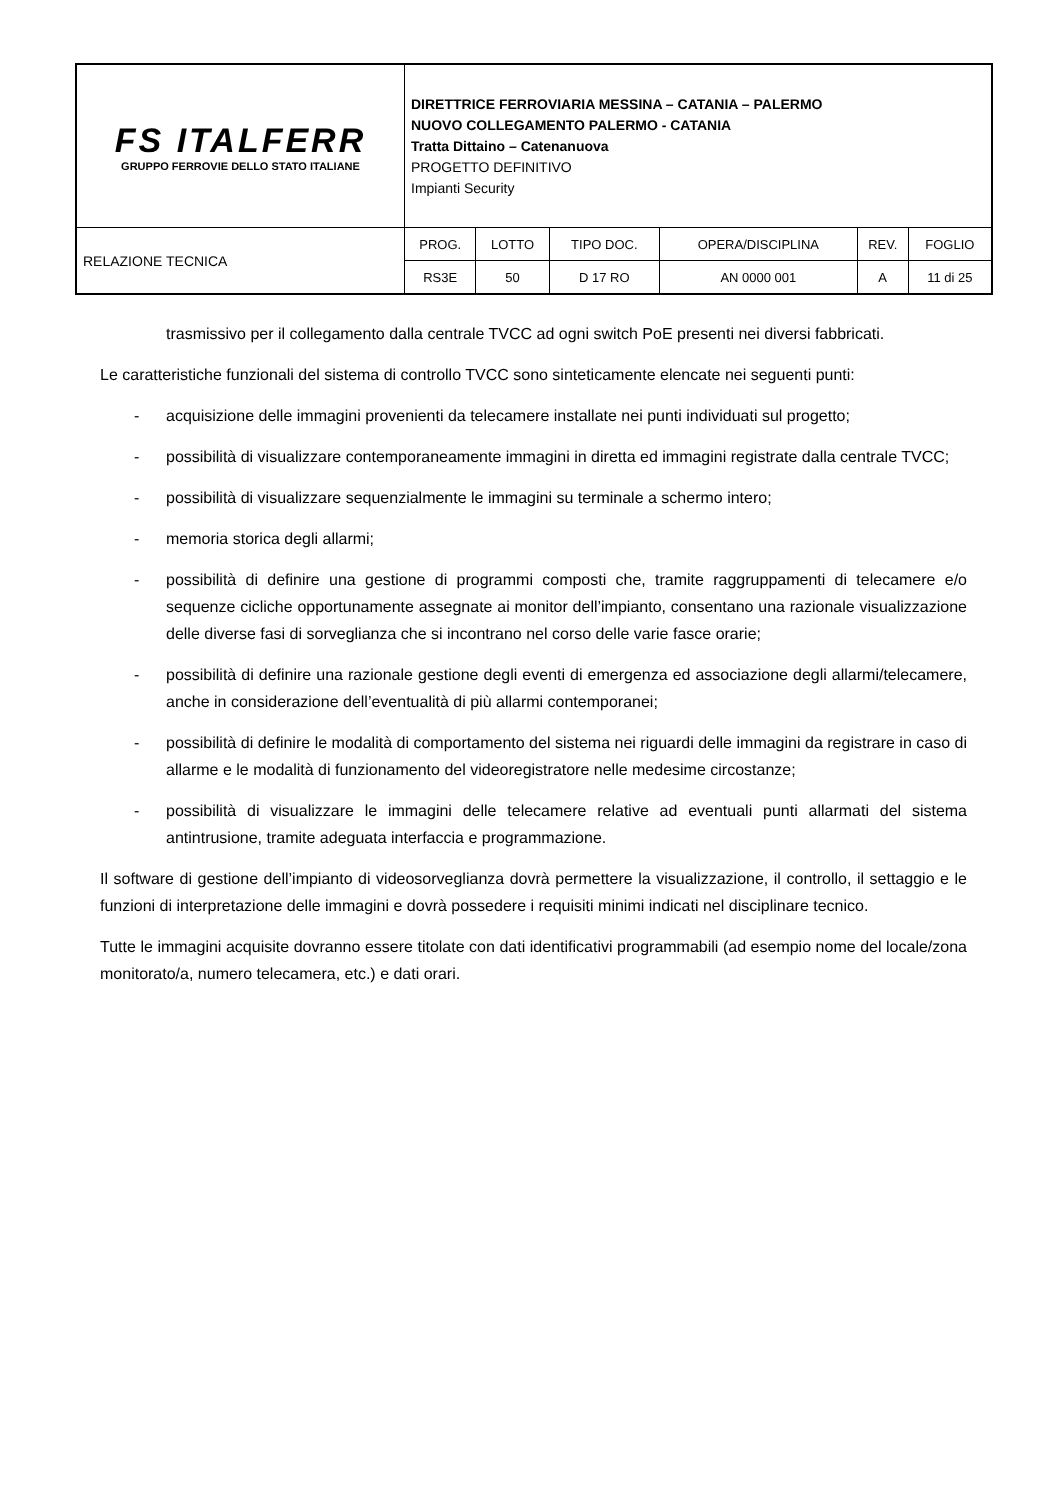| FS ITALFERR GRUPPO FERROVIE DELLO STATO ITALIANE | DIRETTRICE FERROVIARIA MESSINA – CATANIA – PALERMO NUOVO COLLEGAMENTO PALERMO - CATANIA Tratta Dittaino – Catenanuova PROGETTO DEFINITIVO Impianti Security | | | | | |
| RELAZIONE TECNICA | PROG. | LOTTO | TIPO DOC. | OPERA/DISCIPLINA | REV. | FOGLIO |
| | RS3E | 50 | D 17 RO | AN 0000 001 | A | 11 di 25 |
trasmissivo per il collegamento dalla centrale TVCC ad ogni switch PoE presenti nei diversi fabbricati.
Le caratteristiche funzionali del sistema di controllo TVCC sono sinteticamente elencate nei seguenti punti:
- acquisizione delle immagini provenienti da telecamere installate nei punti individuati sul progetto;
- possibilità di visualizzare contemporaneamente immagini in diretta ed immagini registrate dalla centrale TVCC;
- possibilità di visualizzare sequenzialmente le immagini su terminale a schermo intero;
- memoria storica degli allarmi;
- possibilità di definire una gestione di programmi composti che, tramite raggruppamenti di telecamere e/o sequenze cicliche opportunamente assegnate ai monitor dell’impianto, consentano una razionale visualizzazione delle diverse fasi di sorveglianza che si incontrano nel corso delle varie fasce orarie;
- possibilità di definire una razionale gestione degli eventi di emergenza ed associazione degli allarmi/telecamere, anche in considerazione dell’eventualità di più allarmi contemporanei;
- possibilità di definire le modalità di comportamento del sistema nei riguardi delle immagini da registrare in caso di allarme e le modalità di funzionamento del videoregistratore nelle medesime circostanze;
- possibilità di visualizzare le immagini delle telecamere relative ad eventuali punti allarmati del sistema antintrusione, tramite adeguata interfaccia e programmazione.
Il software di gestione dell’impianto di videosorveglianza dovrà permettere la visualizzazione, il controllo, il settaggio e le funzioni di interpretazione delle immagini e dovrà possedere i requisiti minimi indicati nel disciplinare tecnico.
Tutte le immagini acquisite dovranno essere titolate con dati identificativi programmabili (ad esempio nome del locale/zona monitorato/a, numero telecamera, etc.) e dati orari.